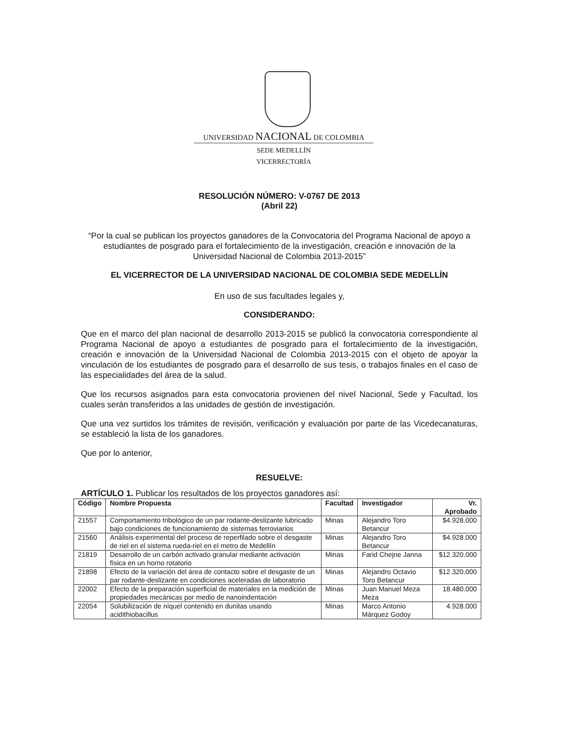UNIVERSIDAD NACIONAL DE COLOMBIA
SEDE MEDELLÍN
VICERRECTORÍA
RESOLUCIÓN NÚMERO: V-0767 DE 2013
(Abril 22)
“Por la cual se publican los proyectos ganadores de la Convocatoria del Programa Nacional de apoyo a estudiantes de posgrado para el fortalecimiento de la investigación, creación e innovación de la Universidad Nacional de Colombia 2013-2015”
EL VICERRECTOR DE LA UNIVERSIDAD NACIONAL DE COLOMBIA SEDE MEDELLÍN
En uso de sus facultades legales y,
CONSIDERANDO:
Que en el marco del plan nacional de desarrollo 2013-2015 se publicó la convocatoria correspondiente al Programa Nacional de apoyo a estudiantes de posgrado para el fortalecimiento de la investigación, creación e innovación de la Universidad Nacional de Colombia 2013-2015 con el objeto de apoyar la vinculación de los estudiantes de posgrado para el desarrollo de sus tesis, o trabajos finales en el caso de las especialidades del área de la salud.
Que los recursos asignados para esta convocatoria provienen del nivel Nacional, Sede y Facultad, los cuales serán transferidos a las unidades de gestión de investigación.
Que una vez surtidos los trámites de revisión, verificación y evaluación por parte de las Vicedecanaturas, se estableció la lista de los ganadores.
Que por lo anterior,
RESUELVE:
ARTÍCULO 1. Publicar los resultados de los proyectos ganadores así:
| Código | Nombre Propuesta | Facultad | Investigador | Vr. Aprobado |
| --- | --- | --- | --- | --- |
| 21557 | Comportamiento tribológico de un par rodante-deslizante lubricado bajo condiciones de funcionamiento de sistemas ferroviarios | Minas | Alejandro Toro Betancur | $4.928.000 |
| 21560 | Análisis experimental del proceso de reperfilado sobre el desgaste de riel en el sistema rueda-riel en el metro de Medellín | Minas | Alejandro Toro Betancur | $4.928.000 |
| 21819 | Desarrollo de un carbón activado granular mediante activación física en un horno rotatorio | Minas | Farid Chejne Janna | $12.320.000 |
| 21898 | Efecto de la variación del área de contacto sobre el desgaste de un par rodante-deslizante en condiciones aceleradas de laboratorio | Minas | Alejandro Octavio Toro Betancur | $12.320.000 |
| 22002 | Efecto de la preparación superficial de materiales en la medición de propiedades mecánicas por medio de nanoindentación | Minas | Juan Manuel Meza Meza | 18.480.000 |
| 22054 | Solubilización de níquel contenido en dunitas usando acidithiobacillus | Minas | Marco Antonio Márquez Godoy | 4.928.000 |